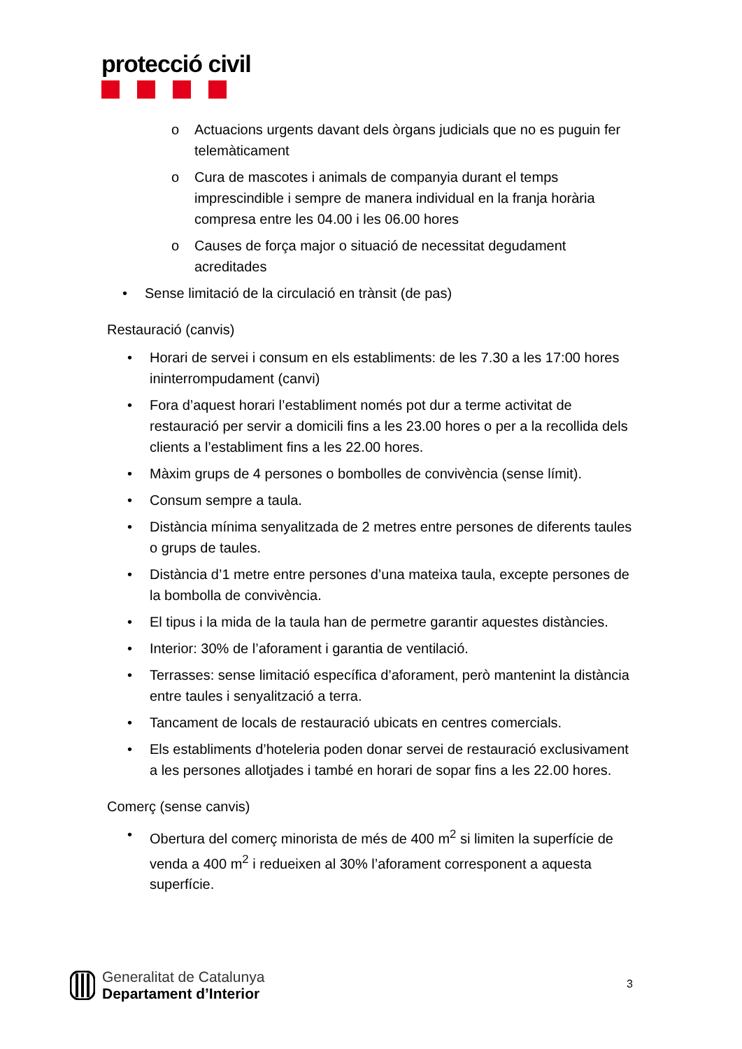protecció civil
o Actuacions urgents davant dels òrgans judicials que no es puguin fer telemàticament
o Cura de mascotes i animals de companyia durant el temps imprescindible i sempre de manera individual en la franja horària compresa entre les 04.00 i les 06.00 hores
o Causes de força major o situació de necessitat degudament acreditades
• Sense limitació de la circulació en trànsit (de pas)
Restauració (canvis)
• Horari de servei i consum en els establiments: de les 7.30 a les 17:00 hores ininterrompudament (canvi)
• Fora d’aquest horari l’establiment només pot dur a terme activitat de restauració per servir a domicili fins a les 23.00 hores o per a la recollida dels clients a l’establiment fins a les 22.00 hores.
• Màxim grups de 4 persones o bombolles de convivència (sense límit).
• Consum sempre a taula.
• Distància mínima senyalitzada de 2 metres entre persones de diferents taules o grups de taules.
• Distància d’1 metre entre persones d’una mateixa taula, excepte persones de la bombolla de convivència.
• El tipus i la mida de la taula han de permetre garantir aquestes distàncies.
• Interior: 30% de l’aforament i garantia de ventilació.
• Terrasses: sense limitació específica d’aforament, però mantenint la distància entre taules i senyalització a terra.
• Tancament de locals de restauració ubicats en centres comercials.
• Els establiments d’hoteleria poden donar servei de restauració exclusivament a les persones allotjades i també en horari de sopar fins a les 22.00 hores.
Comerç (sense canvis)
• Obertura del comerç minorista de més de 400 m<sup>2</sup> si limiten la superfície de venda a 400 m<sup>2</sup> i redueixen al 30% l’aforament corresponent a aquesta superfície.
Generalitat de Catalunya
Departament d’Interior
3